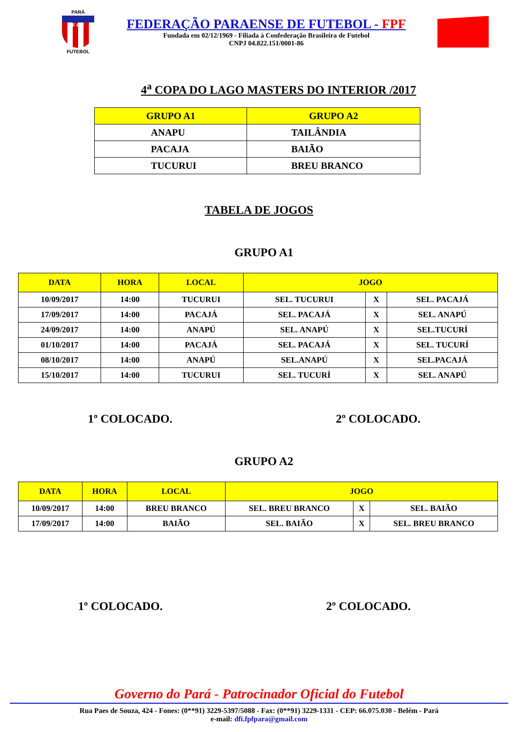PARÁ
F P F
FUTEBOL
FEDERAÇÃO PARAENSE DE FUTEBOL - FPF
Fundada em 02/12/1969 - Filiada à Confederação Brasileira de Futebol
CNPJ 04.822.151/0001-86
4<sup>a</sup> COPA DO LAGO MASTERS DO INTERIOR /2017
| GRUPO A1 | GRUPO A2 |
| --- | --- |
| ANAPU | TAILÂNDIA |
| PACAJA | BAIÃO |
| TUCURUI | BREU BRANCO |
TABELA DE JOGOS
GRUPO A1
| DATA | HORA | LOCAL | JOGO | | |
| --- | --- | --- | --- | --- | --- |
| 10/09/2017 | 14:00 | TUCURUI | SEL. TUCURUI | X | SEL. PACAJÁ |
| 17/09/2017 | 14:00 | PACAJÁ | SEL. PACAJÁ | X | SEL. ANAPÚ |
| 24/09/2017 | 14:00 | ANAPÚ | SEL. ANAPÚ | X | SEL.TUCURÍ |
| 01/10/2017 | 14:00 | PACAJÁ | SEL. PACAJÁ | X | SEL. TUCURÍ |
| 08/10/2017 | 14:00 | ANAPÚ | SEL.ANAPÚ | X | SEL.PACAJÁ |
| 15/10/2017 | 14:00 | TUCURUI | SEL. TUCURÍ | X | SEL. ANAPÚ |
1º COLOCADO. 2º COLOCADO.
GRUPO A2
| DATA | HORA | LOCAL | JOGO | | |
| --- | --- | --- | --- | --- | --- |
| 10/09/2017 | 14:00 | BREU BRANCO | SEL. BREU BRANCO | X | SEL. BAIÃO |
| 17/09/2017 | 14:00 | BAIÃO | SEL. BAIÃO | X | SEL. BREU BRANCO |
1º COLOCADO. 2º COLOCADO.
Governo do Pará - Patrocinador Oficial do Futebol
Rua Paes de Souza, 424 - Fones: (0**91) 3229-5397/5088 - Fax: (0**91) 3229-1331 - CEP: 66.075.030 - Belém - Pará
e-mail: dfi.fpfpara@gmail.com